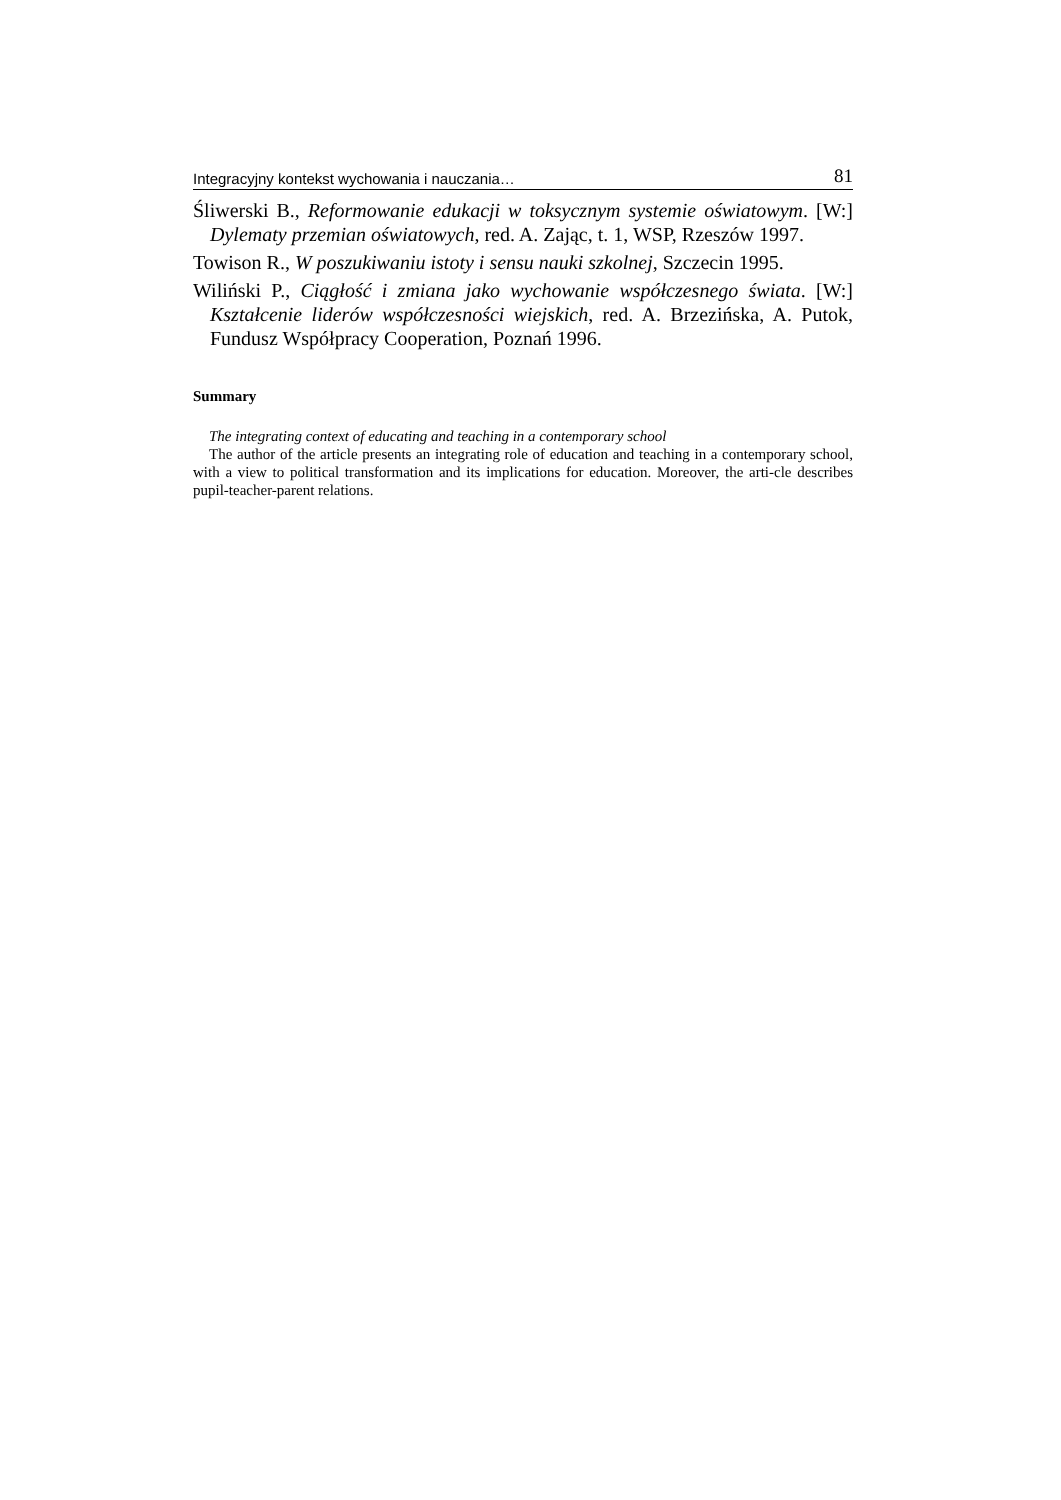Integracyjny kontekst wychowania i nauczania… 81
Śliwerski B., Reformowanie edukacji w toksycznym systemie oświatowym. [W:] Dylematy przemian oświatowych, red. A. Zając, t. 1, WSP, Rzeszów 1997.
Towison R., W poszukiwaniu istoty i sensu nauki szkolnej, Szczecin 1995.
Wiliński P., Ciągłość i zmiana jako wychowanie współczesnego świata. [W:] Kształcenie liderów współczesności wiejskich, red. A. Brzezińska, A. Putok, Fundusz Współpracy Cooperation, Poznań 1996.
Summary
The integrating context of educating and teaching in a contemporary school
The author of the article presents an integrating role of education and teaching in a contemporary school, with a view to political transformation and its implications for education. Moreover, the arti-cle describes pupil-teacher-parent relations.